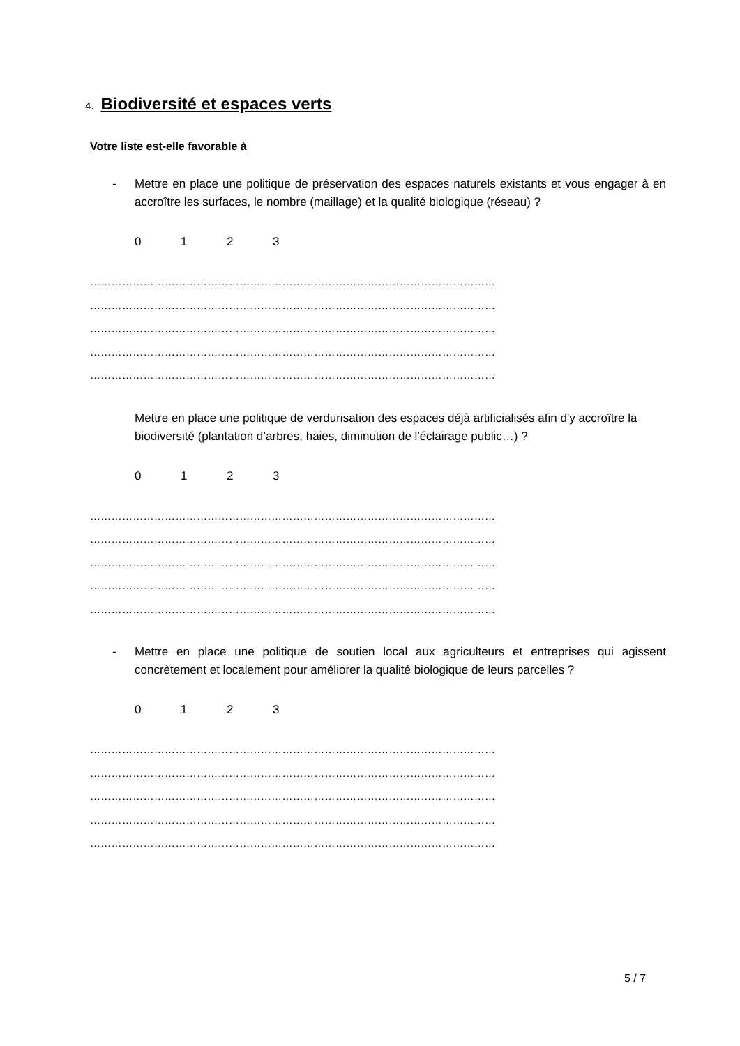4. Biodiversité et espaces verts
Votre liste est-elle favorable à
- Mettre en place une politique de préservation des espaces naturels existants et vous engager à en accroître les surfaces, le nombre (maillage) et la qualité biologique (réseau) ?
0123
……………………………………………………………………………………………………
……………………………………………………………………………………………………
……………………………………………………………………………………………………
……………………………………………………………………………………………………
……………………………………………………………………………………………………
Mettre en place une politique de verdurisation des espaces déjà artificialisés afin d'y accroître la biodiversité (plantation d’arbres, haies, diminution de l'éclairage public…) ?
0123
……………………………………………………………………………………………………
……………………………………………………………………………………………………
……………………………………………………………………………………………………
……………………………………………………………………………………………………
……………………………………………………………………………………………………
- Mettre en place une politique de soutien local aux agriculteurs et entreprises qui agissent concrètement et localement pour améliorer la qualité biologique de leurs parcelles ?
0123
……………………………………………………………………………………………………
……………………………………………………………………………………………………
……………………………………………………………………………………………………
……………………………………………………………………………………………………
……………………………………………………………………………………………………
5 / 7